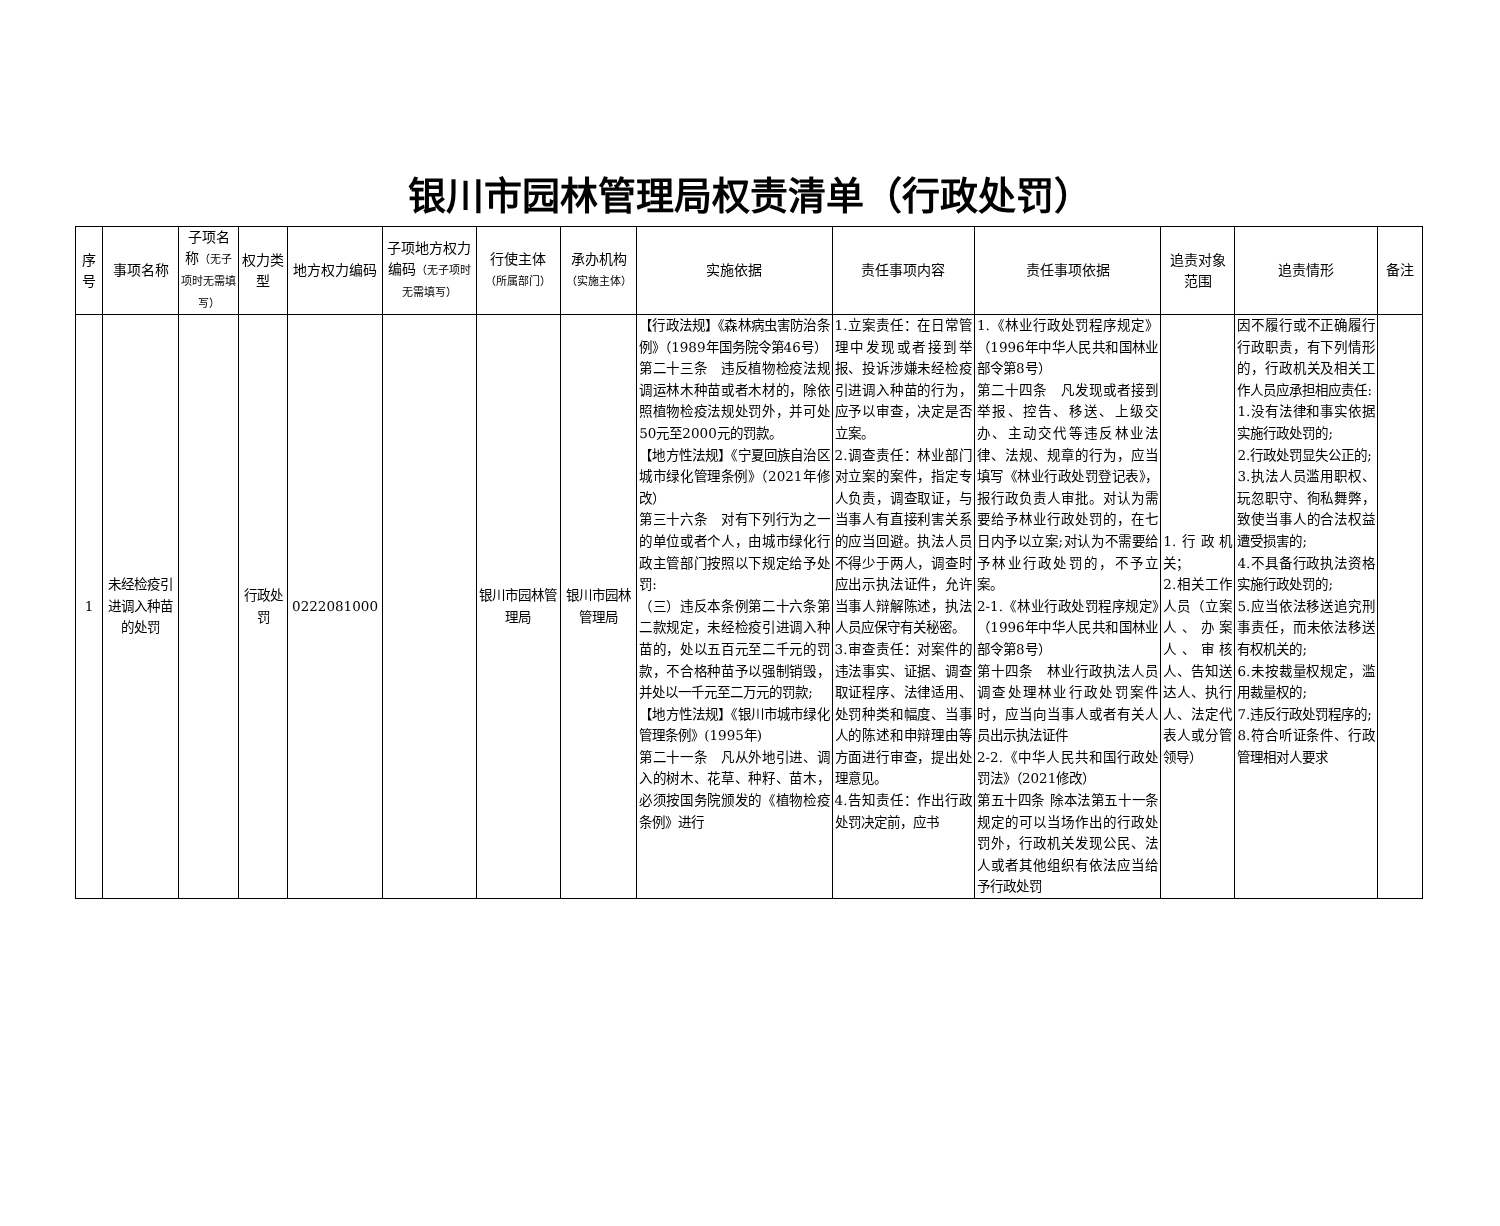银川市园林管理局权责清单（行政处罚）
| 序号 | 事项名称 | 子项名称 （无子项时无需填写） | 权力类型 | 地方权力编码 | 子项地方权力编码 （无子项时无需填写） | 行使主体 （所属部门） | 承办机构 （实施主体） | 实施依据 | 责任事项内容 | 责任事项依据 | 追责对象范围 | 追责情形 | 备注 |
| --- | --- | --- | --- | --- | --- | --- | --- | --- | --- | --- | --- | --- | --- |
| 1 | 未经检疫引进调入种苗的处罚 | | 行政处罚 | 0222081000 | | 银川市园林管理局 | 银川市园林管理局 | 【行政法规】《森林病虫害防治条例》（1989年国务院令第46号） 第二十三条 违反植物检疫法规调运林木种苗或者木材的，除依照植物检疫法规处罚外，并可处50元至2000元的罚款。 【地方性法规】《宁夏回族自治区城市绿化管理条例》（2021年修改） 第三十六条 对有下列行为之一的单位或者个人，由城市绿化行政主管部门按照以下规定给予处罚: （三）违反本条例第二十六条第二款规定，未经检疫引进调入种苗的，处以五百元至二千元的罚款，不合格种苗予以强制销毁，并处以一千元至二万元的罚款; 【地方性法规】《银川市城市绿化管理条例》(1995年) 第二十一条 凡从外地引进、调入的树木、花草、种籽、苗木，必须按国务院颁发的《植物检疫条例》进行 | 1.立案责任：在日常管理中发现或者接到举报、投诉涉嫌未经检疫引进调入种苗的行为，应予以审查，决定是否立案。 2.调查责任：林业部门对立案的案件，指定专人负责，调查取证，与当事人有直接利害关系的应当回避。执法人员不得少于两人，调查时应出示执法证件，允许当事人辩解陈述，执法人员应保守有关秘密。 3.审查责任：对案件的违法事实、证据、调查取证程序、法律适用、处罚种类和幅度、当事人的陈述和申辩理由等方面进行审查，提出处理意见。 4.告知责任：作出行政处罚决定前，应书 | 1.《林业行政处罚程序规定》（1996年中华人民共和国林业部令第8号） 第二十四条 凡发现或者接到举报、控告、移送、上级交办、主动交代等违反林业法律、法规、规章的行为，应当填写《林业行政处罚登记表》，报行政负责人审批。对认为需要给予林业行政处罚的，在七日内予以立案;对认为不需要给予林业行政处罚的，不予立案。 2-1.《林业行政处罚程序规定》（1996年中华人民共和国林业部令第8号） 第十四条 林业行政执法人员调查处理林业行政处罚案件时，应当向当事人或者有关人员出示执法证件 2-2.《中华人民共和国行政处罚法》（2021修改） 第五十四条 除本法第五十一条规定的可以当场作出的行政处罚外，行政机关发现公民、法人或者其他组织有依法应当给予行政处罚 | 1.行政机关； 2.相关工作人员（立案人、办案人、审核人、告知送达人、执行人、法定代表人或分管领导） | 因不履行或不正确履行行政职责，有下列情形的，行政机关及相关工作人员应承担相应责任: 1.没有法律和事实依据实施行政处罚的; 2.行政处罚显失公正的; 3.执法人员滥用职权、玩忽职守、徇私舞弊，致使当事人的合法权益遭受损害的; 4.不具备行政执法资格实施行政处罚的; 5.应当依法移送追究刑事责任，而未依法移送有权机关的; 6.未按裁量权规定，滥用裁量权的; 7.违反行政处罚程序的; 8.符合听证条件、行政管理相对人要求 | |